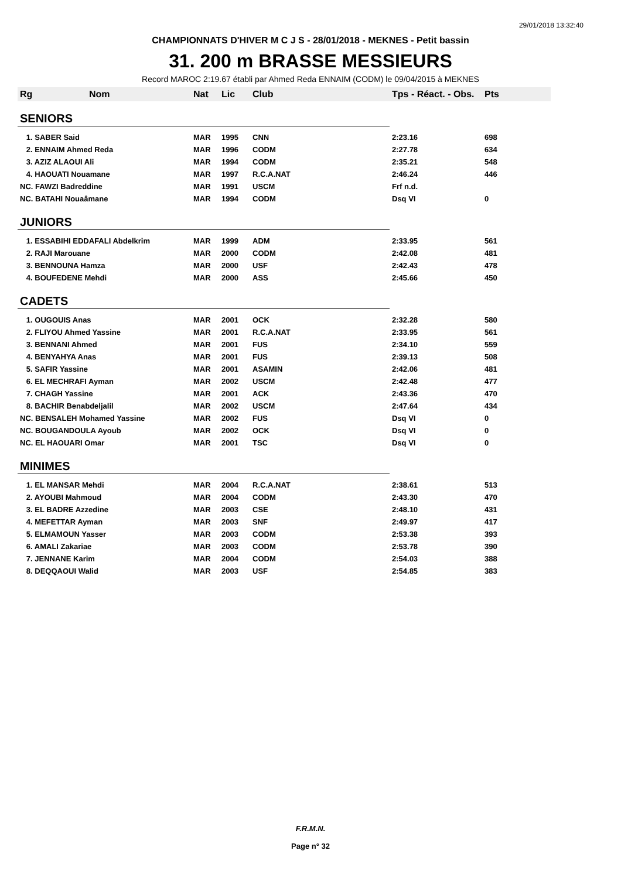29/01/2018 13:32:40
CHAMPIONNATS D'HIVER M C J S - 28/01/2018 - MEKNES - Petit bassin
31. 200 m BRASSE MESSIEURS
Record MAROC 2:19.67 établi par Ahmed Reda ENNAIM (CODM) le 09/04/2015 à MEKNES
| Rg | Nom | Nat | Lic | Club | Tps - Réact. - Obs. | Pts |
| --- | --- | --- | --- | --- | --- | --- |
| SENIORS | | | | | | |
| 1. SABER Said | | MAR | 1995 | CNN | 2:23.16 | 698 |
| 2. ENNAIM Ahmed Reda | | MAR | 1996 | CODM | 2:27.78 | 634 |
| 3. AZIZ ALAOUI Ali | | MAR | 1994 | CODM | 2:35.21 | 548 |
| 4. HAOUATI Nouamane | | MAR | 1997 | R.C.A.NAT | 2:46.24 | 446 |
| NC. FAWZI Badreddine | | MAR | 1991 | USCM | Frf n.d. | |
| NC. BATAHI Nouaâmane | | MAR | 1994 | CODM | Dsq VI | 0 |
| JUNIORS | | | | | | |
| 1. ESSABIHI EDDAFALI Abdelkrim | | MAR | 1999 | ADM | 2:33.95 | 561 |
| 2. RAJI Marouane | | MAR | 2000 | CODM | 2:42.08 | 481 |
| 3. BENNOUNA Hamza | | MAR | 2000 | USF | 2:42.43 | 478 |
| 4. BOUFEDENE Mehdi | | MAR | 2000 | ASS | 2:45.66 | 450 |
| CADETS | | | | | | |
| 1. OUGOUIS Anas | | MAR | 2001 | OCK | 2:32.28 | 580 |
| 2. FLIYOU Ahmed Yassine | | MAR | 2001 | R.C.A.NAT | 2:33.95 | 561 |
| 3. BENNANI Ahmed | | MAR | 2001 | FUS | 2:34.10 | 559 |
| 4. BENYAHYA Anas | | MAR | 2001 | FUS | 2:39.13 | 508 |
| 5. SAFIR Yassine | | MAR | 2001 | ASAMIN | 2:42.06 | 481 |
| 6. EL MECHRAFI Ayman | | MAR | 2002 | USCM | 2:42.48 | 477 |
| 7. CHAGH Yassine | | MAR | 2001 | ACK | 2:43.36 | 470 |
| 8. BACHIR Benabdeljalil | | MAR | 2002 | USCM | 2:47.64 | 434 |
| NC. BENSALEH Mohamed Yassine | | MAR | 2002 | FUS | Dsq VI | 0 |
| NC. BOUGANDOULA Ayoub | | MAR | 2002 | OCK | Dsq VI | 0 |
| NC. EL HAOUARI Omar | | MAR | 2001 | TSC | Dsq VI | 0 |
| MINIMES | | | | | | |
| 1. EL MANSAR Mehdi | | MAR | 2004 | R.C.A.NAT | 2:38.61 | 513 |
| 2. AYOUBI Mahmoud | | MAR | 2004 | CODM | 2:43.30 | 470 |
| 3. EL BADRE Azzedine | | MAR | 2003 | CSE | 2:48.10 | 431 |
| 4. MEFETTAR Ayman | | MAR | 2003 | SNF | 2:49.97 | 417 |
| 5. ELMAMOUN Yasser | | MAR | 2003 | CODM | 2:53.38 | 393 |
| 6. AMALI Zakariae | | MAR | 2003 | CODM | 2:53.78 | 390 |
| 7. JENNANE Karim | | MAR | 2004 | CODM | 2:54.03 | 388 |
| 8. DEQQAOUI Walid | | MAR | 2003 | USF | 2:54.85 | 383 |
F.R.M.N.
Page n° 32